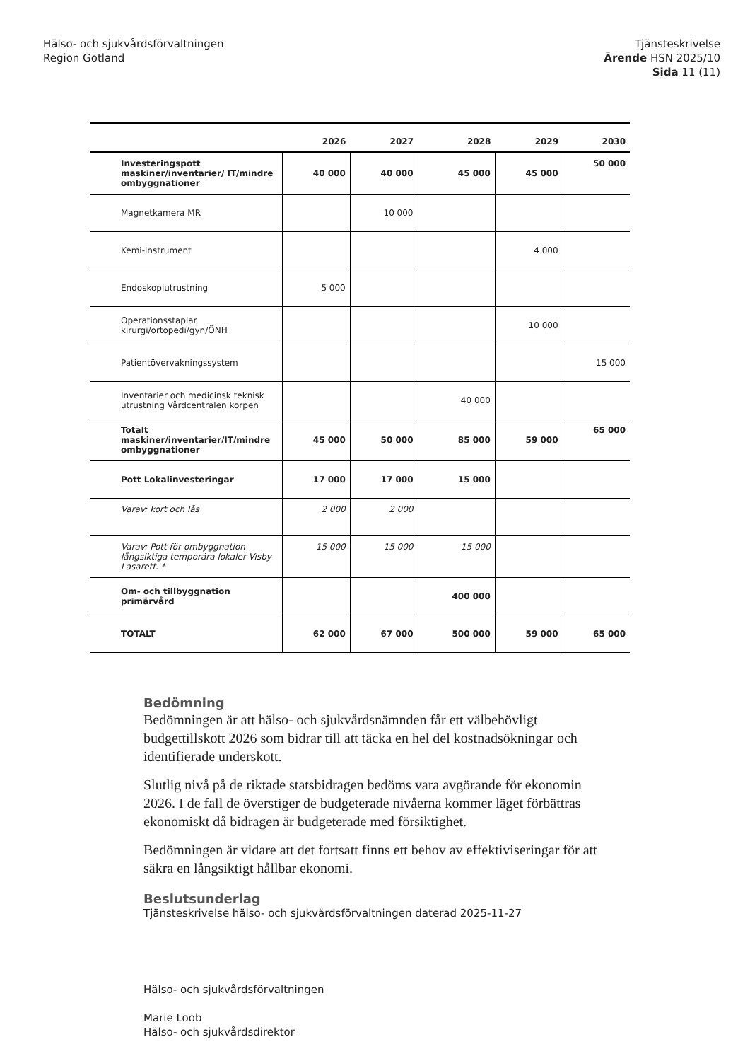Hälso- och sjukvårdsförvaltningen
Region Gotland
Tjänsteskrivelse
Ärende HSN 2025/10
Sida 11 (11)
| | 2026 | 2027 | 2028 | 2029 | 2030 |
| --- | --- | --- | --- | --- | --- |
| Investeringspott maskiner/inventarier/ IT/mindre ombyggnationer | 40 000 | 40 000 | 45 000 | 45 000 | 50 000 |
| Magnetkamera MR | | 10 000 | | | |
| Kemi-instrument | | | | 4 000 | |
| Endoskopiutrustning | 5 000 | | | | |
| Operationsstaplar kirurgi/ortopedi/gyn/ÖNH | | | | 10 000 | |
| Patientövervakningssystem | | | | | 15 000 |
| Inventarier och medicinsk teknisk utrustning Vårdcentralen korpen | | | 40 000 | | |
| Totalt maskiner/inventarier/IT/mindre ombyggnationer | 45 000 | 50 000 | 85 000 | 59 000 | 65 000 |
| Pott Lokalinvesteringar | 17 000 | 17 000 | 15 000 | | |
| Varav: kort och lås | 2 000 | 2 000 | | | |
| Varav: Pott för ombyggnation långsiktiga temporära lokaler Visby Lasarett. * | 15 000 | 15 000 | 15 000 | | |
| Om- och tillbyggnation primärvård | | | 400 000 | | |
| TOTALT | 62 000 | 67 000 | 500 000 | 59 000 | 65 000 |
Bedömning
Bedömningen är att hälso- och sjukvårdsnämnden får ett välbehövligt budgettillskott 2026 som bidrar till att täcka en hel del kostnadsökningar och identifierade underskott.
Slutlig nivå på de riktade statsbidragen bedöms vara avgörande för ekonomin 2026. I de fall de överstiger de budgeterade nivåerna kommer läget förbättras ekonomiskt då bidragen är budgeterade med försiktighet.
Bedömningen är vidare att det fortsatt finns ett behov av effektiviseringar för att säkra en långsiktigt hållbar ekonomi.
Beslutsunderlag
Tjänsteskrivelse hälso- och sjukvårdsförvaltningen daterad 2025-11-27
Hälso- och sjukvårdsförvaltningen
Marie Loob
Hälso- och sjukvårdsdirektör